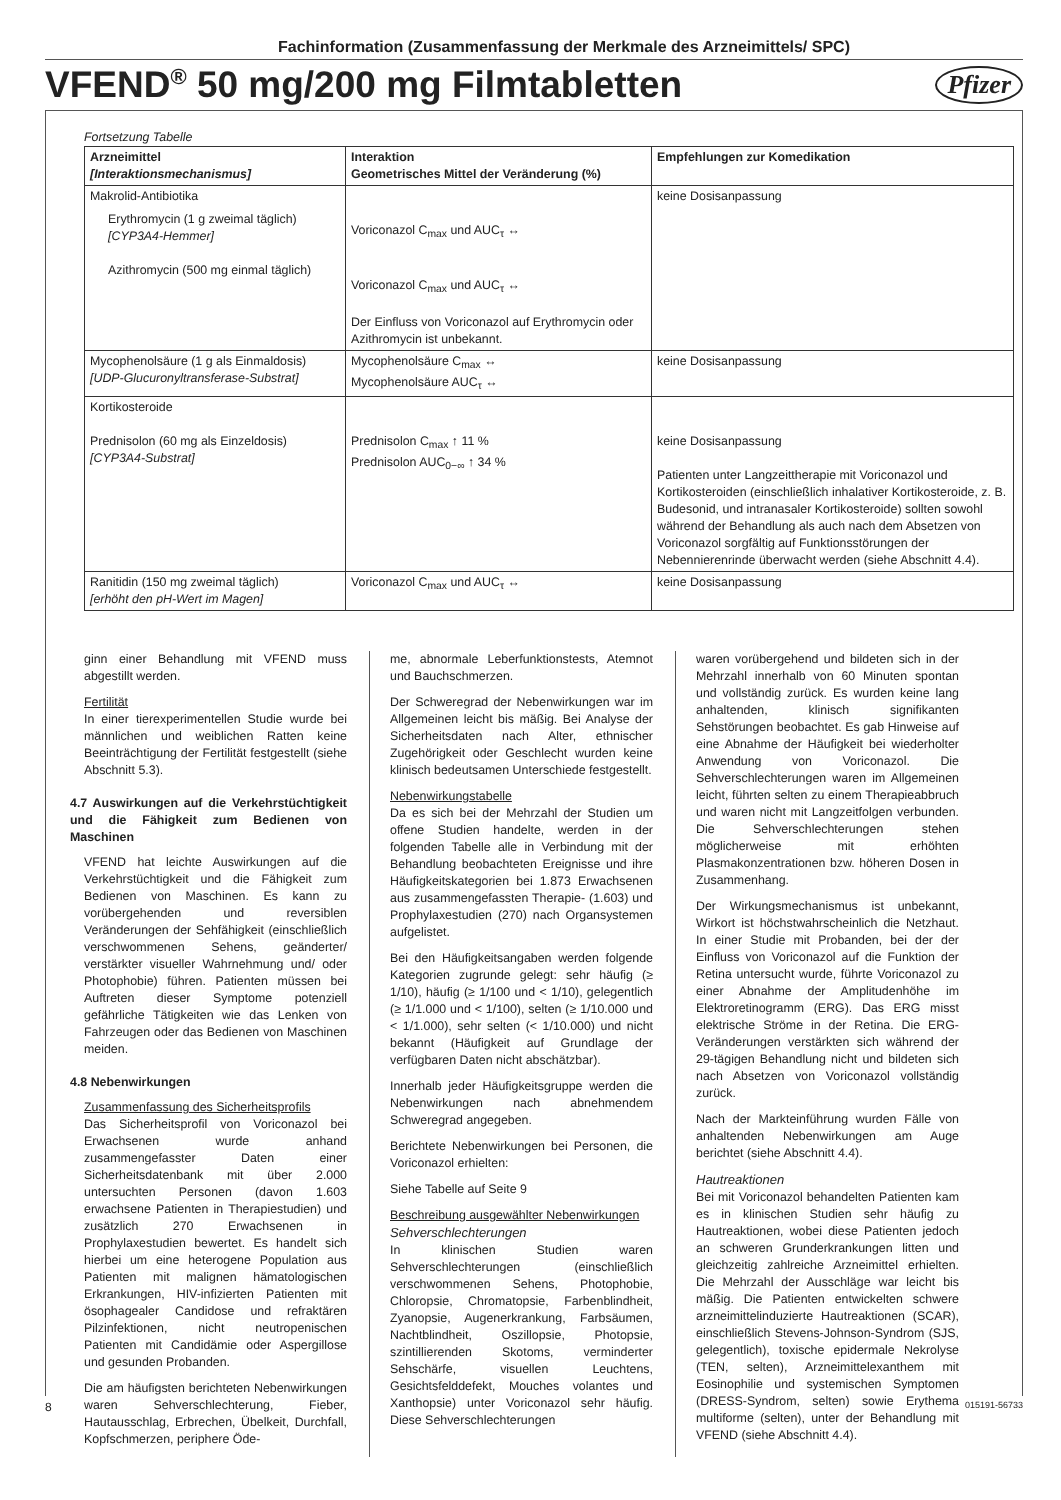Fachinformation (Zusammenfassung der Merkmale des Arzneimittels/ SPC)
VFEND<sup>®</sup> 50 mg/200 mg Filmtabletten
Pfizer
Fortsetzung Tabelle
| Arzneimittel [Interaktionsmechanismus] | Interaktion Geometrisches Mittel der Veränderung (%) | Empfehlungen zur Komedikation |
| --- | --- | --- |
| Makrolid-Antibiotika Erythromycin (1 g zweimal täglich) [CYP3A4-Hemmer] Azithromycin (500 mg einmal täglich) | Voriconazol C<sub>max</sub> und AUC<sub>τ</sub> ↔ Voriconazol C<sub>max</sub> und AUC<sub>τ</sub> ↔ Der Einfluss von Voriconazol auf Erythromycin oder Azithromycin ist unbekannt. | keine Dosisanpassung |
| Mycophenolsäure (1 g als Einmaldosis) [UDP-Glucuronyltransferase-Substrat] | Mycophenolsäure C<sub>max</sub> ↔ Mycophenolsäure AUC<sub>τ</sub> ↔ | keine Dosisanpassung |
| Kortikosteroide Prednisolon (60 mg als Einzeldosis) [CYP3A4-Substrat] | Prednisolon C<sub>max</sub> ↑ 11 % Prednisolon AUC<sub>0−∞</sub> ↑ 34 % | keine Dosisanpassung Patienten unter Langzeittherapie mit Voriconazol und Kortikosteroiden (einschließlich inhalativer Kortikosteroide, z. B. Budesonid, und intranasaler Kortikosteroide) sollten sowohl während der Behandlung als auch nach dem Absetzen von Voriconazol sorgfältig auf Funktionsstörungen der Nebennierenrinde überwacht werden (siehe Abschnitt 4.4). |
| Ranitidin (150 mg zweimal täglich) [erhöht den pH-Wert im Magen] | Voriconazol C<sub>max</sub> und AUC<sub>τ</sub> ↔ | keine Dosisanpassung |
ginn einer Behandlung mit VFEND muss abgestillt werden.
Fertilität
In einer tierexperimentellen Studie wurde bei männlichen und weiblichen Ratten keine Beeinträchtigung der Fertilität festgestellt (siehe Abschnitt 5.3).
4.7 Auswirkungen auf die Verkehrs­tüchtigkeit und die Fähigkeit zum Bedienen von Maschinen
VFEND hat leichte Auswirkungen auf die Verkehrstüchtigkeit und die Fähigkeit zum Bedienen von Maschinen. Es kann zu vorübergehenden und reversiblen Veränderungen der Sehfähigkeit (einschließlich verschwommenen Sehens, geänderter/ verstärkter visueller Wahrnehmung und/ oder Photophobie) führen. Patienten müssen bei Auftreten dieser Symptome potenziell gefährliche Tätigkeiten wie das Lenken von Fahrzeugen oder das Bedienen von Maschinen meiden.
4.8 Nebenwirkungen
Zusammenfassung des Sicherheitsprofils
Das Sicherheitsprofil von Voriconazol bei Erwachsenen wurde anhand zusammengefasster Daten einer Sicherheitsdatenbank mit über 2.000 untersuchten Personen (davon 1.603 erwachsene Patienten in Therapiestudien) und zusätzlich 270 Erwachsenen in Prophylaxestudien bewertet. Es handelt sich hierbei um eine heterogene Population aus Patienten mit malignen hämatologischen Erkrankungen, HIV-infizierten Patienten mit ösophagealer Candidose und refraktären Pilzinfektionen, nicht neutropenischen Patienten mit Candidämie oder Aspergillose und gesunden Probanden.
Die am häufigsten berichteten Nebenwirkungen waren Sehverschlechterung, Fieber, Hautausschlag, Erbrechen, Übelkeit, Durchfall, Kopfschmerzen, periphere Öde-
me, abnormale Leberfunktionstests, Atemnot und Bauchschmerzen.
Der Schweregrad der Nebenwirkungen war im Allgemeinen leicht bis mäßig. Bei Analyse der Sicherheitsdaten nach Alter, ethnischer Zugehörigkeit oder Geschlecht wurden keine klinisch bedeutsamen Unterschiede festgestellt.
Nebenwirkungstabelle
Da es sich bei der Mehrzahl der Studien um offene Studien handelte, werden in der folgenden Tabelle alle in Verbindung mit der Behandlung beobachteten Ereignisse und ihre Häufigkeitskategorien bei 1.873 Erwachsenen aus zusammengefassten Therapie- (1.603) und Prophylaxestudien (270) nach Organsystemen aufgelistet.
Bei den Häufigkeitsangaben werden folgende Kategorien zugrunde gelegt: sehr häufig (≥ 1/10), häufig (≥ 1/100 und < 1/10), gelegentlich (≥ 1/1.000 und < 1/100), selten (≥ 1/10.000 und < 1/1.000), sehr selten (< 1/10.000) und nicht bekannt (Häufigkeit auf Grundlage der verfügbaren Daten nicht abschätzbar).
Innerhalb jeder Häufigkeitsgruppe werden die Nebenwirkungen nach abnehmendem Schweregrad angegeben.
Berichtete Nebenwirkungen bei Personen, die Voriconazol erhielten:
Siehe Tabelle auf Seite 9
Beschreibung ausgewählter Nebenwirkungen
Sehverschlechterungen
In klinischen Studien waren Sehverschlechterungen (einschließlich verschwommenen Sehens, Photophobie, Chloropsie, Chromatopsie, Farbenblindheit, Zyanopsie, Augenerkrankung, Farbsäumen, Nachtblindheit, Oszillopsie, Photopsie, szintillierenden Skotoms, verminderter Sehschärfe, visuellen Leuchtens, Gesichtsfelddefekt, Mouches volantes und Xanthopsie) unter Voriconazol sehr häufig. Diese Sehverschlechterungen
waren vorübergehend und bildeten sich in der Mehrzahl innerhalb von 60 Minuten spontan und vollständig zurück. Es wurden keine lang anhaltenden, klinisch signifikanten Sehstörungen beobachtet. Es gab Hinweise auf eine Abnahme der Häufigkeit bei wiederholter Anwendung von Voriconazol. Die Sehverschlechterungen waren im Allgemeinen leicht, führten selten zu einem Therapieabbruch und waren nicht mit Langzeitfolgen verbunden. Die Sehverschlechterungen stehen möglicherweise mit erhöhten Plasmakonzentrationen bzw. höheren Dosen in Zusammenhang.
Der Wirkungsmechanismus ist unbekannt, Wirkort ist höchstwahrscheinlich die Netzhaut. In einer Studie mit Probanden, bei der der Einfluss von Voriconazol auf die Funktion der Retina untersucht wurde, führte Voriconazol zu einer Abnahme der Amplitudenhöhe im Elektroretinogramm (ERG). Das ERG misst elektrische Ströme in der Retina. Die ERG-Veränderungen verstärkten sich während der 29-tägigen Behandlung nicht und bildeten sich nach Absetzen von Voriconazol vollständig zurück.
Nach der Markteinführung wurden Fälle von anhaltenden Nebenwirkungen am Auge berichtet (siehe Abschnitt 4.4).
Hautreaktionen
Bei mit Voriconazol behandelten Patienten kam es in klinischen Studien sehr häufig zu Hautreaktionen, wobei diese Patienten jedoch an schweren Grunderkrankungen litten und gleichzeitig zahlreiche Arzneimittel erhielten. Die Mehrzahl der Ausschläge war leicht bis mäßig. Die Patienten entwickelten schwere arzneimittelinduzierte Hautreaktionen (SCAR), einschließlich Stevens-Johnson-Syndrom (SJS, gelegentlich), toxische epidermale Nekrolyse (TEN, selten), Arzneimittelexanthem mit Eosinophilie und systemischen Symptomen (DRESS-Syndrom, selten) sowie Erythema multiforme (selten), unter der Behandlung mit VFEND (siehe Abschnitt 4.4).
8 015191-56733